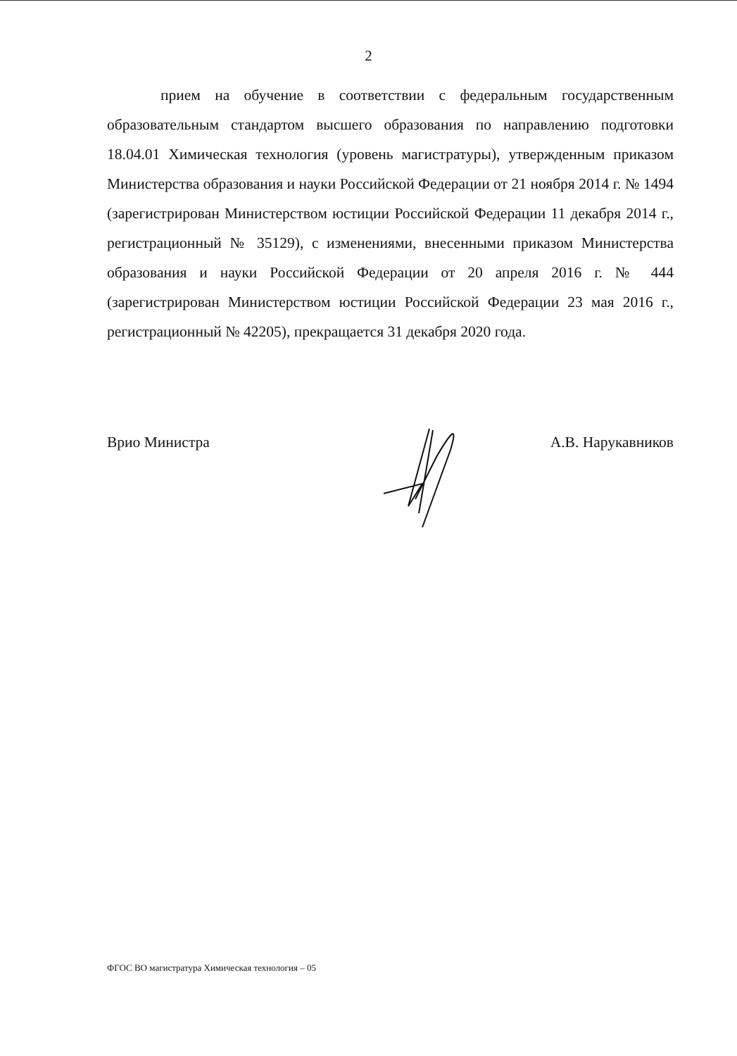2
прием на обучение в соответствии с федеральным государственным образовательным стандартом высшего образования по направлению подготовки 18.04.01 Химическая технология (уровень магистратуры), утвержденным приказом Министерства образования и науки Российской Федерации от 21 ноября 2014 г. № 1494 (зарегистрирован Министерством юстиции Российской Федерации 11 декабря 2014 г., регистрационный № 35129), с изменениями, внесенными приказом Министерства образования и науки Российской Федерации от 20 апреля 2016 г. № 444 (зарегистрирован Министерством юстиции Российской Федерации 23 мая 2016 г., регистрационный № 42205), прекращается 31 декабря 2020 года.
Врио Министра А.В. Нарукавников
ФГОС ВО магистратура Химическая технология – 05